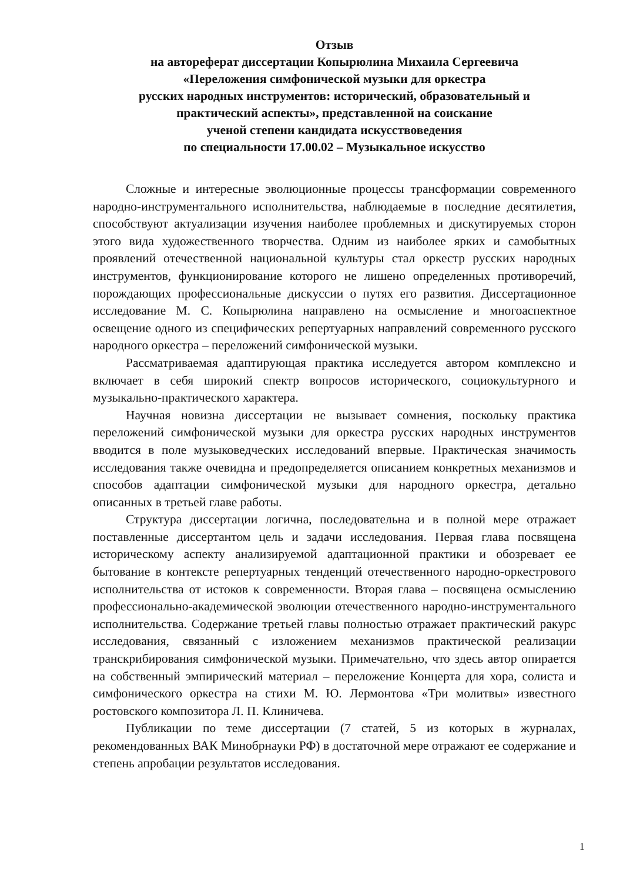Отзыв
на автореферат диссертации Копырюлина Михаила Сергеевича
«Переложения симфонической музыки для оркестра
русских народных инструментов: исторический, образовательный и
практический аспекты», представленной на соискание
ученой степени кандидата искусствоведения
по специальности 17.00.02 – Музыкальное искусство
Сложные и интересные эволюционные процессы трансформации современного народно-инструментального исполнительства, наблюдаемые в последние десятилетия, способствуют актуализации изучения наиболее проблемных и дискутируемых сторон этого вида художественного творчества. Одним из наиболее ярких и самобытных проявлений отечественной национальной культуры стал оркестр русских народных инструментов, функционирование которого не лишено определенных противоречий, порождающих профессиональные дискуссии о путях его развития. Диссертационное исследование М. С. Копырюлина направлено на осмысление и многоаспектное освещение одного из специфических репертуарных направлений современного русского народного оркестра – переложений симфонической музыки.
Рассматриваемая адаптирующая практика исследуется автором комплексно и включает в себя широкий спектр вопросов исторического, социокультурного и музыкально-практического характера.
Научная новизна диссертации не вызывает сомнения, поскольку практика переложений симфонической музыки для оркестра русских народных инструментов вводится в поле музыковедческих исследований впервые. Практическая значимость исследования также очевидна и предопределяется описанием конкретных механизмов и способов адаптации симфонической музыки для народного оркестра, детально описанных в третьей главе работы.
Структура диссертации логична, последовательна и в полной мере отражает поставленные диссертантом цель и задачи исследования. Первая глава посвящена историческому аспекту анализируемой адаптационной практики и обозревает ее бытование в контексте репертуарных тенденций отечественного народно-оркестрового исполнительства от истоков к современности. Вторая глава – посвящена осмыслению профессионально-академической эволюции отечественного народно-инструментального исполнительства. Содержание третьей главы полностью отражает практический ракурс исследования, связанный с изложением механизмов практической реализации транскрибирования симфонической музыки. Примечательно, что здесь автор опирается на собственный эмпирический материал – переложение Концерта для хора, солиста и симфонического оркестра на стихи М. Ю. Лермонтова «Три молитвы» известного ростовского композитора Л. П. Клиничева.
Публикации по теме диссертации (7 статей, 5 из которых в журналах, рекомендованных ВАК Минобрнауки РФ) в достаточной мере отражают ее содержание и степень апробации результатов исследования.
1